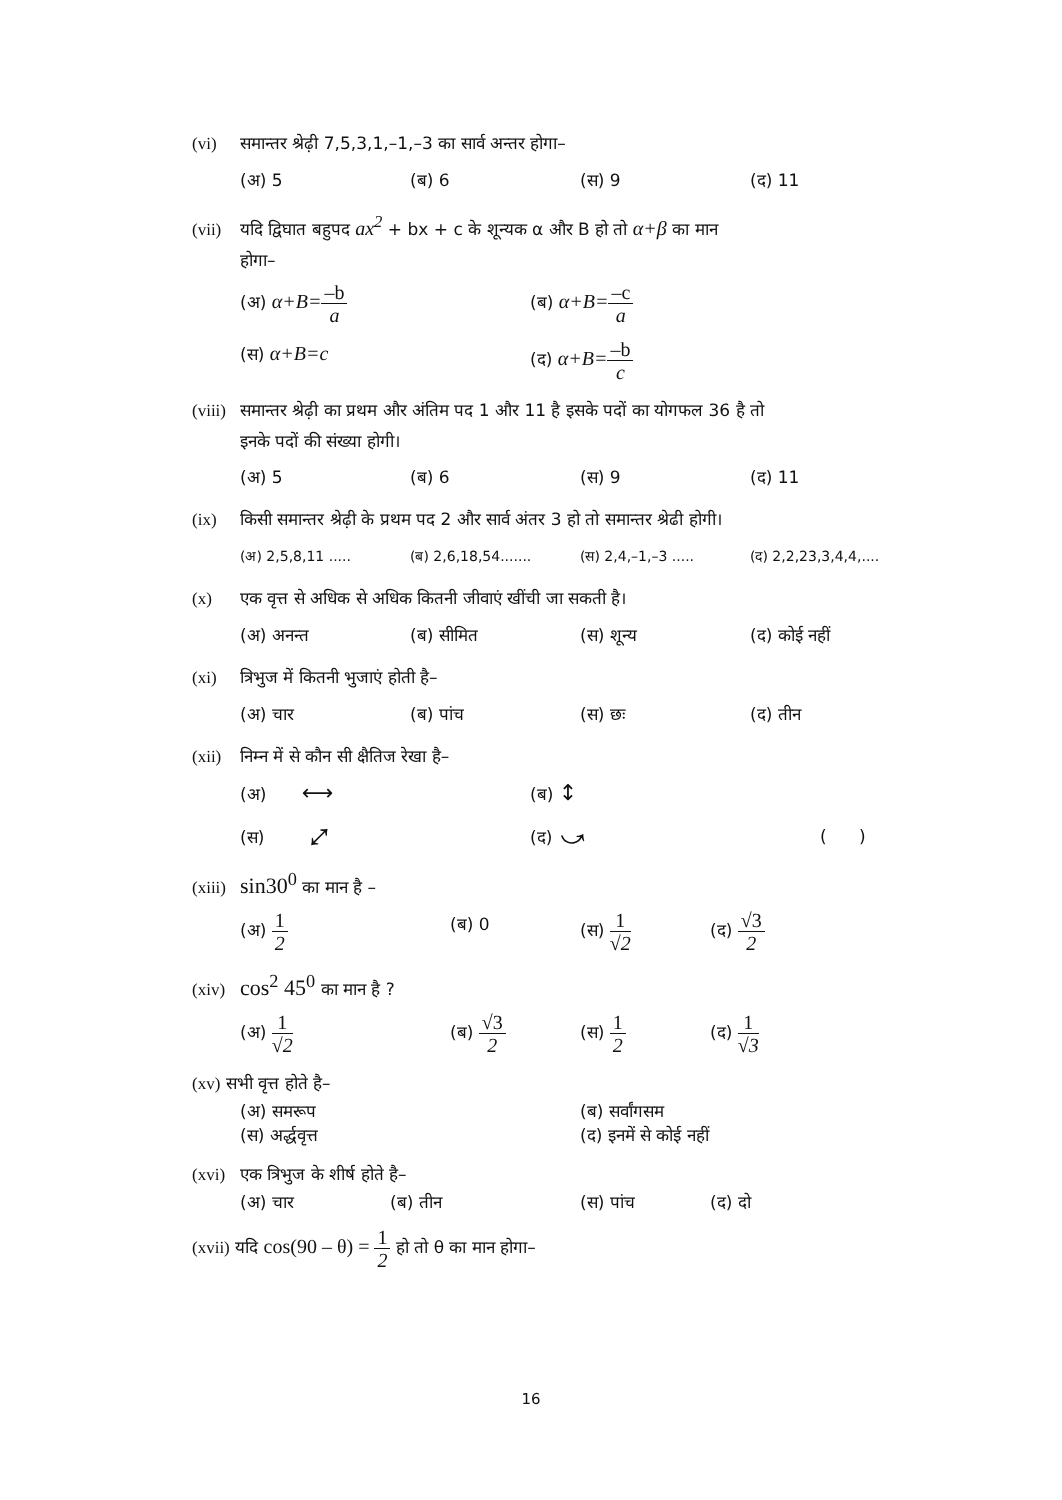(vi) समान्तर श्रेढ़ी 7,5,3,1,–1,–3 का सार्व अन्तर होगा–
(अ) 5 (ब) 6 (स) 9 (द) 11
(vii) यदि द्विघात बहुपद ax<sup>2</sup> + bx + c के शून्यक α और B हो तो α+β का मान
होगा–
(अ) α+B=–b a (ब) α+B=–c a
(स) α+B=c (द) α+B=–b c
(viii) समान्तर श्रेढ़ी का प्रथम और अंतिम पद 1 और 11 है इसके पदों का योगफल 36 है तो
इनके पदों की संख्या होगी।
(अ) 5 (ब) 6 (स) 9 (द) 11
(ix) किसी समान्तर श्रेढ़ी के प्रथम पद 2 और सार्व अंतर 3 हो तो समान्तर श्रेढी होगी।
(अ) 2,5,8,11 ..... (ब) 2,6,18,54....... (स) 2,4,–1,–3 ..... (द) 2,2,23,3,4,4,....
(x) एक वृत्त से अधिक से अधिक कितनी जीवाएं खींची जा सकती है।
(अ) अनन्त (ब) सीमित (स) शून्य (द) कोई नहीं
(xi) त्रिभुज में कितनी भुजाएं होती है–
(अ) चार (ब) पांच (स) छः (द) तीन
(xii) निम्न में से कौन सी क्षैतिज रेखा है–
(अ) ⟷ (ब) ↕
(स) ⤢ (द) ⤻ ( )
(xiii) sin30<sup>0</sup> का मान है –
(अ) 1 2 (ब) 0 (स) 1 √2 (द) √3 2
(xiv) cos<sup>2</sup> 45<sup>0</sup> का मान है ?
(अ) 1 √2 (ब) √3 2 (स) 1 2 (द) 1 √3
(xv) सभी वृत्त होते है–
(अ) समरूप (ब) सर्वांगसम
(स) अर्द्धवृत्त (द) इनमें से कोई नहीं
(xvi) एक त्रिभुज के शीर्ष होते है–
(अ) चार (ब) तीन (स) पांच (द) दो
(xvii) यदि cos(90 – θ) = 1 2 हो तो θ का मान होगा–
16